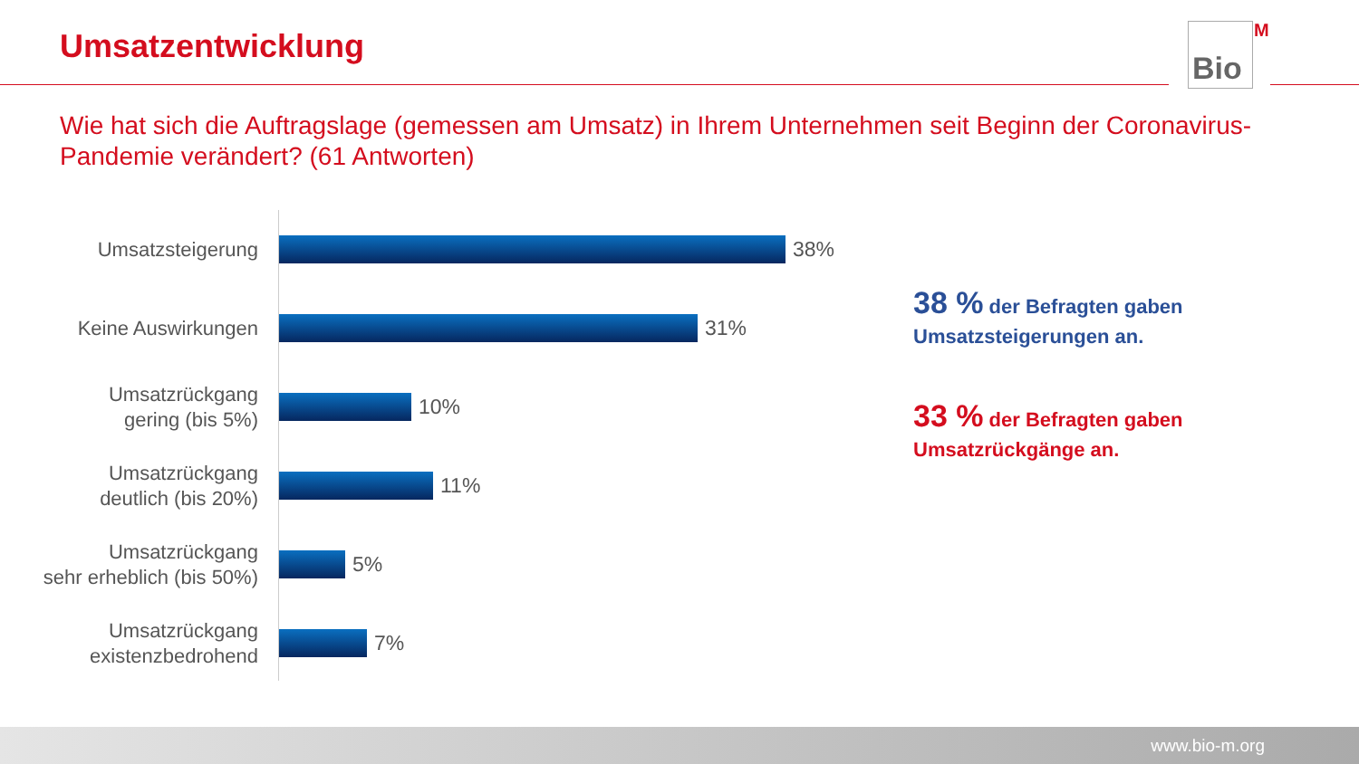Umsatzentwicklung
Bio
<sup>M</sup>
Wie hat sich die Auftragslage (gemessen am Umsatz) in Ihrem Unternehmen seit Beginn der Coronavirus-Pandemie verändert? (61 Antworten)
Umsatzsteigerung
38%
Keine Auswirkungen
31%
Umsatzrückgang
gering (bis 5%)
10%
Umsatzrückgang
deutlich (bis 20%)
11%
Umsatzrückgang
sehr erheblich (bis 50%)
5%
Umsatzrückgang
existenzbedrohend
7%
38 % der Befragten gaben
Umsatzsteigerungen an.
33 % der Befragten gaben
Umsatzrückgänge an.
www.bio-m.org